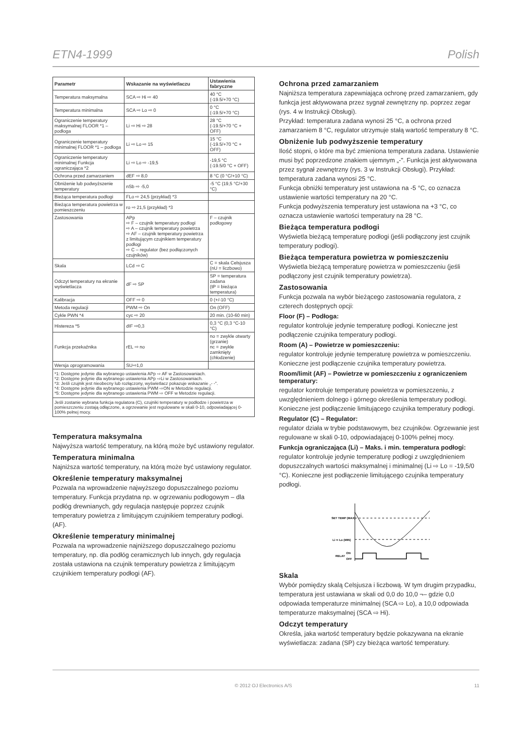ETN4-1999 Polish
| Parametr | Wskazanie na wyświetlaczu | Ustawienia fabryczne |
| --- | --- | --- |
| Temperatura maksymalna | SCA ⇨ Hi ⇨ 40 | 40 °C (-19.5/+70 °C) |
| Temperatura minimalna | SCA ⇨ Lo ⇨ 0 | 0 °C (-19.5/+70 °C) |
| Ograniczenie temperatury maksymalnej FLOOR *1 – podłoga | Li ⇨ Hi ⇨ 28 | 28 °C (-19.5/+70 °C + OFF) |
| Ograniczenie temperatury minimalnej FLOOR *1 – podłoga | Li ⇨ Lo ⇨ 15 | 15 °C (-19.5/+70 °C + OFF) |
| Ograniczenie temperatury minimalnej Funkcja ograniczająca *2 | Li ⇨ Lo ⇨ -19,5 | -19,5 °C (-19.5/0 °C + OFF) |
| Ochrona przed zamarzaniem | dEF ⇨ 8,0 | 8 °C (0 °C/+10 °C) |
| Obniżenie lub podwyższenie temperatury | nSb ⇨ -5,0 | -5 °C (19,5 °C/+30 °C) |
| Bieżąca temperatura podłogi | FLo ⇨ 24,5 (przykład) *3 | |
| Bieżąca temperatura powietrza w pomieszczeniu | ro ⇨ 21,5 (przykład) *3 | |
| Zastosowania | APp ⇨ F – czujnik temperatury podłogi ⇨ A – czujnik temperatury powietrza ⇨ AF – czujnik temperatury powietrza z limitującym czujnikiem temperatury podłogi ⇨ C – regulator (bez podłączonych czujników) | F – czujnik podłogowy |
| Skala | LCd ⇨ C | C = skala Celsjusza (nU = liczbowo) |
| Odczyt temperatury na ekranie wyświetlacza | dF ⇨ SP | SP = temperatura zadana (tP = bieżąca temperatura) |
| Kalibracja | OFF ⇨ 0 | 0 (+/-10 °C) |
| Metoda regulacji | PWM ⇨ On | On (OFF) |
| Cykle PWN *4 | cyc ⇨ 20 | 20 min. (10-60 min) |
| Histereza *5 | dIF ⇨0,3 | 0,3 °C (0,3 °C-10 °C) |
| Funkcja przekaźnika | rEL ⇨ no | no = zwykle otwarty (grzanie) nc = zwykle zamknięty (chłodzenie) |
| Wersja oprogramowania | SU⇨1,0 | |
*1: Dostępne jedynie dla wybranego ustawienia APp ⇨ AF w Zastosowaniach.
*2: Dostępne jedynie dla wybranego ustawienia APp ⇨Li w Zastosowaniach.
*3: Jeśli czujnik jest nieobecny lub rozłączony, wyświetlacz pokazuje wskazanie „- -".
*4: Dostępne jedynie dla wybranego ustawienia PWM ⇨ON w Metodzie regulacji.
*5: Dostępne jedynie dla wybranego ustawienia PWM ⇨ OFF w Metodzie regulacji.
Jeśli zostanie wybrana funkcja regulatora (C), czujniki temperatury w podłodze i powietrza w pomieszczeniu zostają odłączone, a ogrzewanie jest regulowane w skali 0-10, odpowiadającej 0-100% pełnej mocy.
Temperatura maksymalna
Najwyższa wartość temperatury, na którą może być ustawiony regulator.
Temperatura minimalna
Najniższa wartość temperatury, na którą może być ustawiony regulator.
Określenie temperatury maksymalnej
Pozwala na wprowadzenie najwyższego dopuszczalnego poziomu temperatury. Funkcja przydatna np. w ogrzewaniu podłogowym – dla podłóg drewnianych, gdy regulacja następuje poprzez czujnik temperatury powietrza z limitującym czujnikiem temperatury podłogi. (AF).
Określenie temperatury minimalnej
Pozwala na wprowadzenie najniższego dopuszczalnego poziomu temperatury, np. dla podłóg ceramicznych lub innych, gdy regulacja została ustawiona na czujnik temperatury powietrza z limitującym czujnikiem temperatury podłogi (AF).
Ochrona przed zamarzaniem
Najniższa temperatura zapewniająca ochronę przed zamarzaniem, gdy funkcja jest aktywowana przez sygnał zewnętrzny np. poprzez zegar (rys. 4 w Instrukcji Obsługi).
Przykład: temperatura zadana wynosi 25 °C, a ochrona przed zamarzaniem 8 °C, regulator utrzymuje stałą wartość temperatury 8 °C.
Obniżenie lub podwyższenie temperatury
Ilość stopni, o które ma być zmieniona temperatura zadana. Ustawienie musi być poprzedzone znakiem ujemnym „-". Funkcja jest aktywowana przez sygnał zewnętrzny (rys. 3 w Instrukcji Obsługi). Przykład: temperatura zadana wynosi 25 °C.
Funkcja obniżki temperatury jest ustawiona na -5 °C, co oznacza ustawienie wartości temperatury na 20 °C.
Funkcja podwyższenia temperatury jest ustawiona na +3 °C, co oznacza ustawienie wartości temperatury na 28 °C.
Bieżąca temperatura podłogi
Wyświetla bieżącą temperaturę podłogi (jeśli podłączony jest czujnik temperatury podłogi).
Bieżąca temperatura powietrza w pomieszczeniu
Wyświetla bieżącą temperaturę powietrza w pomieszczeniu (jeśli podłączony jest czujnik temperatury powietrza).
Zastosowania
Funkcja pozwala na wybór bieżącego zastosowania regulatora, z czterech dostępnych opcji:
Floor (F) – Podłoga:
regulator kontroluje jedynie temperaturę podłogi. Konieczne jest podłączenie czujnika temperatury podłogi.
Room (A) – Powietrze w pomieszczeniu:
regulator kontroluje jedynie temperaturę powietrza w pomieszczeniu. Konieczne jest podłączenie czujnika temperatury powietrza.
Room/limit (AF) – Powietrze w pomieszczeniu z ograniczeniem temperatury:
regulator kontroluje temperaturę powietrza w pomieszczeniu, z uwzględnieniem dolnego i górnego określenia temperatury podłogi. Konieczne jest podłączenie limitującego czujnika temperatury podłogi.
Regulator (C) – Regulator:
regulator działa w trybie podstawowym, bez czujników. Ogrzewanie jest regulowane w skali 0-10, odpowiadającej 0-100% pełnej mocy.
Funkcja ograniczająca (Li) – Maks. i min. temperatura podłogi:
regulator kontroluje jedynie temperaturę podłogi z uwzględnieniem dopuszczalnych wartości maksymalnej i minimalnej (Li ⇨ Lo = -19,5/0 °C). Konieczne jest podłączenie limitującego czujnika temperatury podłogi.
SET TEMP (MAX)
Li ⇨ Lo (MIN)
RELAY
ON
OFF
Skala
Wybór pomiędzy skalą Celsjusza i liczbową. W tym drugim przypadku, temperatura jest ustawiana w skali od 0,0 do 10,0 ¬– gdzie 0,0 odpowiada temperaturze minimalnej (SCA ⇨ Lo), a 10,0 odpowiada temperaturze maksymalnej (SCA ⇨ Hi).
Odczyt temperatury
Określa, jaka wartość temperatury będzie pokazywana na ekranie wyświetlacza: zadana (SP) czy bieżąca wartość temperatury.
© 2012 OJ Electronics A/S 11